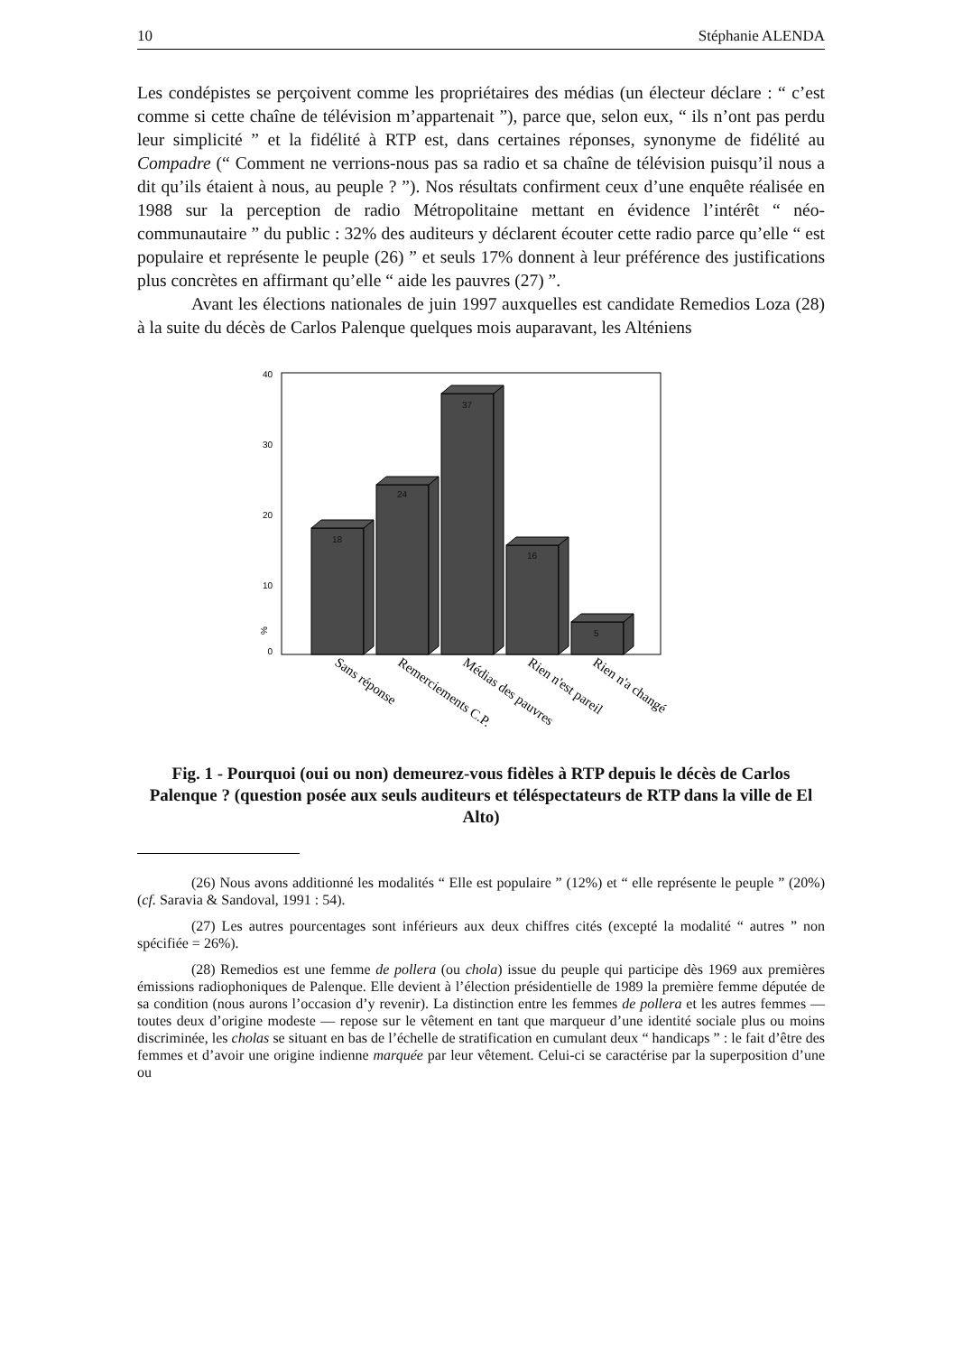10 Stéphanie ALENDA
Les condépistes se perçoivent comme les propriétaires des médias (un électeur déclare : “ c’est comme si cette chaîne de télévision m’appartenait ”), parce que, selon eux, “ ils n’ont pas perdu leur simplicité ” et la fidélité à RTP est, dans certaines réponses, synonyme de fidélité au Compadre (“ Comment ne verrions-nous pas sa radio et sa chaîne de télévision puisqu’il nous a dit qu’ils étaient à nous, au peuple ? ”). Nos résultats confirment ceux d’une enquête réalisée en 1988 sur la perception de radio Métropolitaine mettant en évidence l’intérêt “ néo-communautaire ” du public : 32% des auditeurs y déclarent écouter cette radio parce qu’elle “ est populaire et représente le peuple (26) ” et seuls 17% donnent à leur préférence des justifications plus concrètes en affirmant qu’elle “ aide les pauvres (27) ”.
Avant les élections nationales de juin 1997 auxquelles est candidate Remedios Loza (28) à la suite du décès de Carlos Palenque quelques mois auparavant, les Alténiens
40
30
20
10
0
%
18
24
37
16
5
Sans réponse
Remerciements C.P.
Médias des pauvres
Rien n'est pareil
Rien n'a changé
Fig. 1 - Pourquoi (oui ou non) demeurez-vous fidèles à RTP depuis le décès de Carlos Palenque ? (question posée aux seuls auditeurs et téléspectateurs de RTP dans la ville de El Alto)
(26) Nous avons additionné les modalités “ Elle est populaire ” (12%) et “ elle représente le peuple ” (20%) (cf. Saravia & Sandoval, 1991 : 54).
(27) Les autres pourcentages sont inférieurs aux deux chiffres cités (excepté la modalité “ autres ” non spécifiée = 26%).
(28) Remedios est une femme de pollera (ou chola) issue du peuple qui participe dès 1969 aux premières émissions radiophoniques de Palenque. Elle devient à l’élection présidentielle de 1989 la première femme députée de sa condition (nous aurons l’occasion d’y revenir). La distinction entre les femmes de pollera et les autres femmes — toutes deux d’origine modeste — repose sur le vêtement en tant que marqueur d’une identité sociale plus ou moins discriminée, les cholas se situant en bas de l’échelle de stratification en cumulant deux “ handicaps ” : le fait d’être des femmes et d’avoir une origine indienne marquée par leur vêtement. Celui-ci se caractérise par la superposition d’une ou